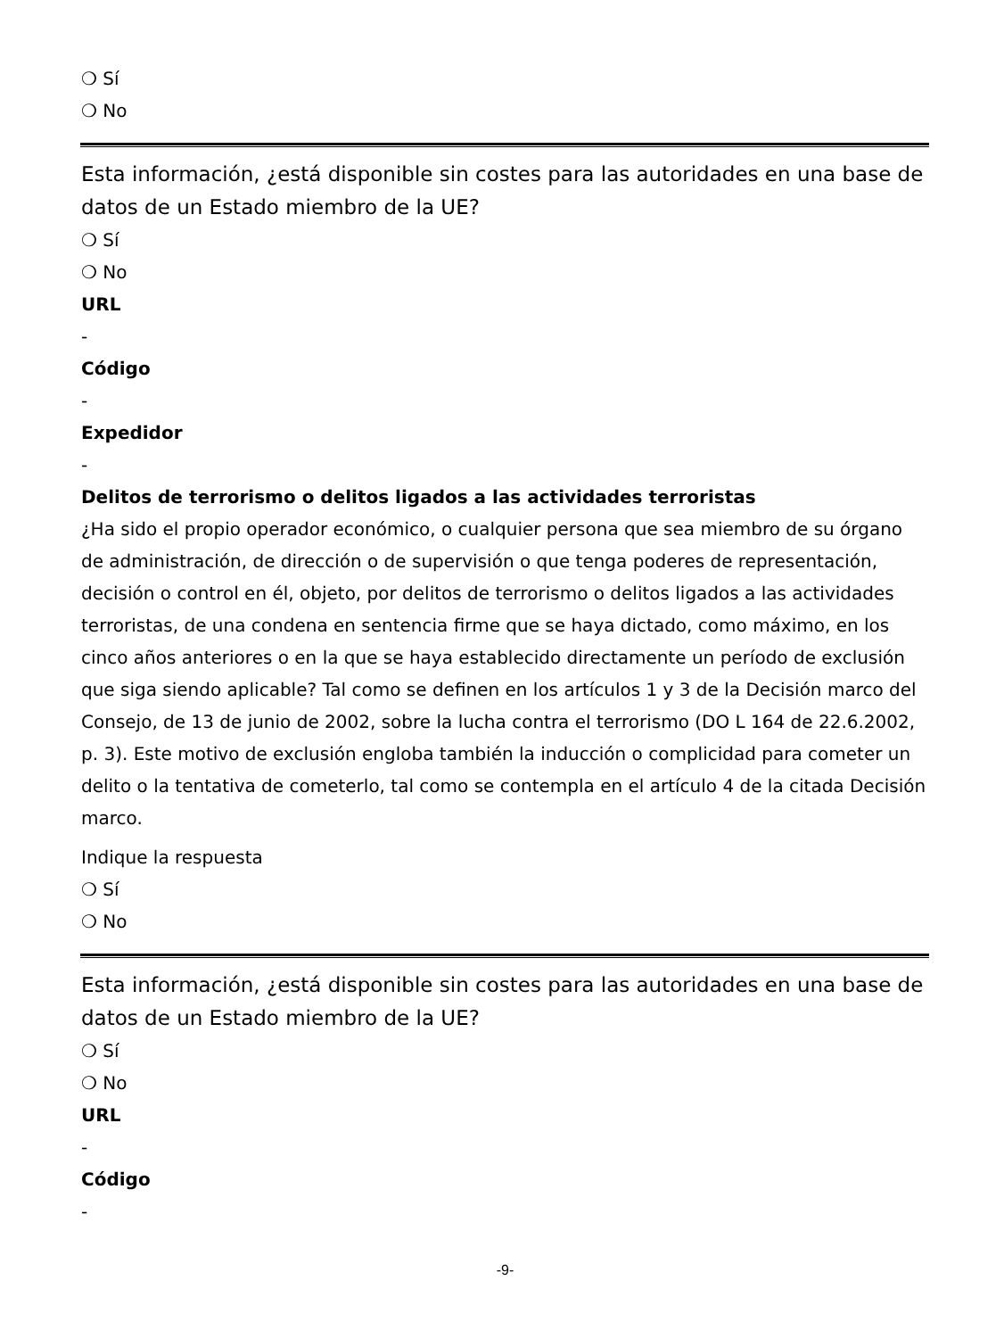❍ Sí
❍ No
Esta información, ¿está disponible sin costes para las autoridades en una base de datos de un Estado miembro de la UE?
❍ Sí
❍ No
URL
-
Código
-
Expedidor
-
Delitos de terrorismo o delitos ligados a las actividades terroristas
¿Ha sido el propio operador económico, o cualquier persona que sea miembro de su órgano de administración, de dirección o de supervisión o que tenga poderes de representación, decisión o control en él, objeto, por delitos de terrorismo o delitos ligados a las actividades terroristas, de una condena en sentencia firme que se haya dictado, como máximo, en los cinco años anteriores o en la que se haya establecido directamente un período de exclusión que siga siendo aplicable? Tal como se definen en los artículos 1 y 3 de la Decisión marco del Consejo, de 13 de junio de 2002, sobre la lucha contra el terrorismo (DO L 164 de 22.6.2002, p. 3). Este motivo de exclusión engloba también la inducción o complicidad para cometer un delito o la tentativa de cometerlo, tal como se contempla en el artículo 4 de la citada Decisión marco.
Indique la respuesta
❍ Sí
❍ No
Esta información, ¿está disponible sin costes para las autoridades en una base de datos de un Estado miembro de la UE?
❍ Sí
❍ No
URL
-
Código
-
-9-